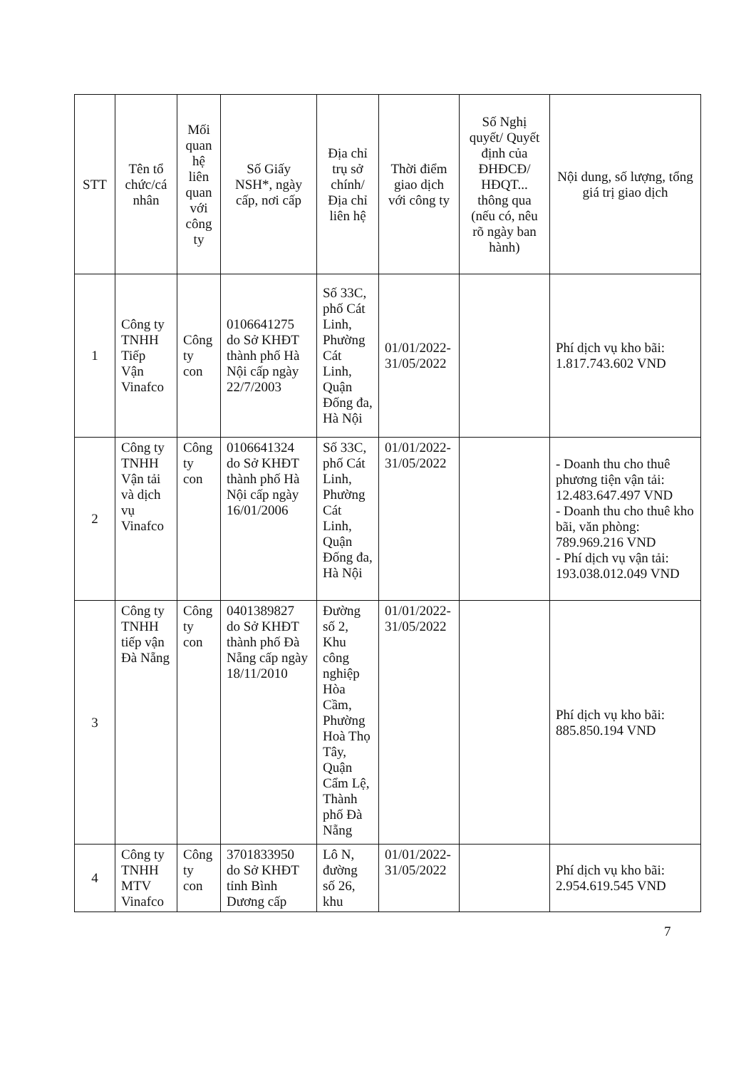| STT | Tên tổ chức/cá nhân | Mối quan hệ liên quan với công ty | Số Giấy NSH*, ngày cấp, nơi cấp | Địa chỉ trụ sở chính/ Địa chỉ liên hệ | Thời điểm giao dịch với công ty | Số Nghị quyết/ Quyết định của ĐHĐCĐ/ HĐQT... thông qua (nếu có, nêu rõ ngày ban hành) | Nội dung, số lượng, tổng giá trị giao dịch |
| --- | --- | --- | --- | --- | --- | --- | --- |
| 1 | Công ty TNHH Tiếp Vận Vinafco | Công ty con | 0106641275 do Sở KHĐT thành phố Hà Nội cấp ngày 22/7/2003 | Số 33C, phố Cát Linh, Phường Cát Linh, Quận Đống đa, Hà Nội | 01/01/2022-31/05/2022 | | Phí dịch vụ kho bãi: 1.817.743.602 VND |
| 2 | Công ty TNHH Vận tải và dịch vụ Vinafco | Công ty con | 0106641324 do Sở KHĐT thành phố Hà Nội cấp ngày 16/01/2006 | Số 33C, phố Cát Linh, Phường Cát Linh, Quận Đống đa, Hà Nội | 01/01/2022-31/05/2022 | | - Doanh thu cho thuê phương tiện vận tải: 12.483.647.497 VND - Doanh thu cho thuê kho bãi, văn phòng: 789.969.216 VND - Phí dịch vụ vận tải: 193.038.012.049 VND |
| 3 | Công ty TNHH tiếp vận Đà Nẵng | Công ty con | 0401389827 do Sở KHĐT thành phố Đà Nẵng cấp ngày 18/11/2010 | Đường số 2, Khu công nghiệp Hòa Cầm, Phường Hoà Thọ Tây, Quận Cẩm Lệ, Thành phố Đà Nẵng | 01/01/2022-31/05/2022 | | Phí dịch vụ kho bãi: 885.850.194 VND |
| 4 | Công ty TNHH MTV Vinafco | Công ty con | 3701833950 do Sở KHĐT tỉnh Bình Dương cấp | Lô N, đường số 26, khu | 01/01/2022-31/05/2022 | | Phí dịch vụ kho bãi: 2.954.619.545 VND |
7